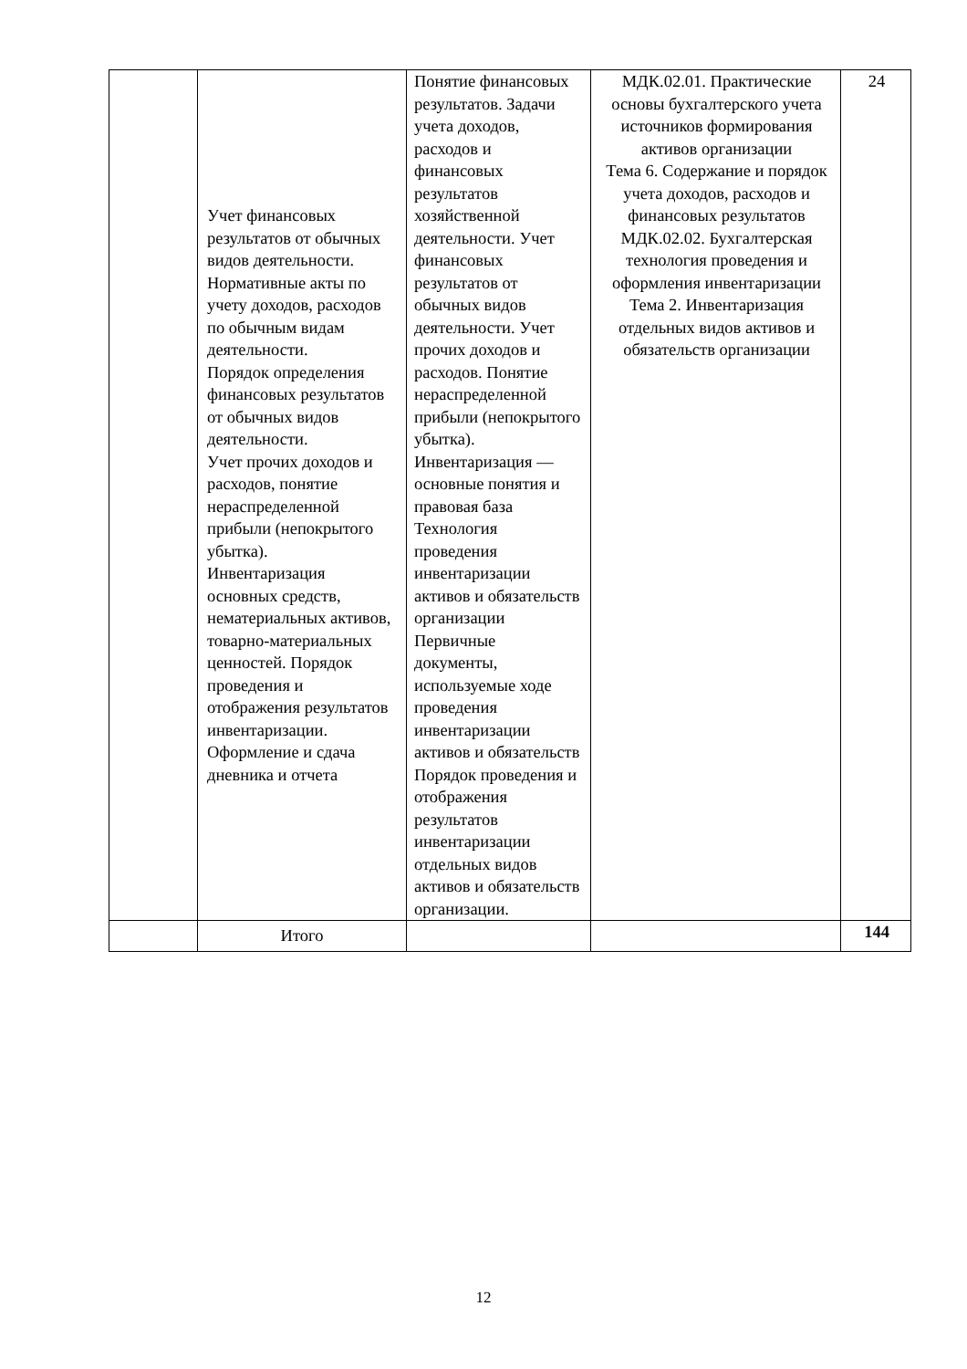| | Учет финансовых результатов от обычных видов деятельности. Нормативные акты по учету доходов, расходов по обычным видам деятельности. Порядок определения финансовых результатов от обычных видов деятельности. Учет прочих доходов и расходов, понятие нераспределенной прибыли (непокрытого убытка). Инвентаризация основных средств, нематериальных активов, товарно-материальных ценностей. Порядок проведения и отображения результатов инвентаризации. Оформление и сдача дневника и отчета | Понятие финансовых результатов. Задачи учета доходов, расходов и финансовых результатов хозяйственной деятельности. Учет финансовых результатов от обычных видов деятельности. Учет прочих доходов и расходов. Понятие нераспределенной прибыли (непокрытого убытка). Инвентаризация — основные понятия и правовая база Технология проведения инвентаризации активов и обязательств организации Первичные документы, используемые ходе проведения инвентаризации активов и обязательств Порядок проведения и отображения результатов инвентаризации отдельных видов активов и обязательств организации. | МДК.02.01. Практические основы бухгалтерского учета источников формирования активов организации Тема 6. Содержание и порядок учета доходов, расходов и финансовых результатов МДК.02.02. Бухгалтерская технология проведения и оформления инвентаризации Тема 2. Инвентаризация отдельных видов активов и обязательств организации | 24 |
| | Итого | | | 144 |
12